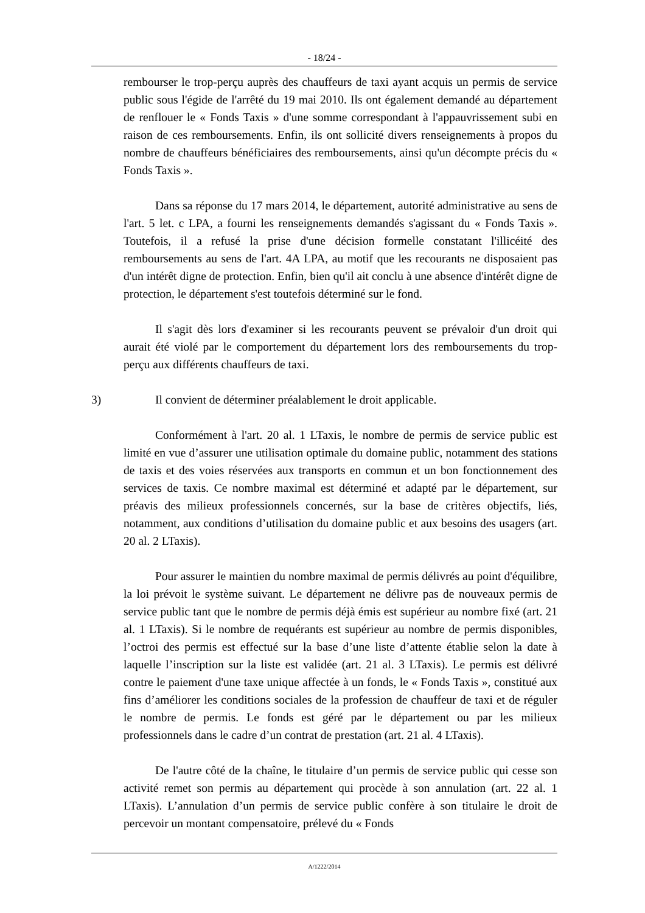- 18/24 -
rembourser le trop-perçu auprès des chauffeurs de taxi ayant acquis un permis de service public sous l'égide de l'arrêté du 19 mai 2010. Ils ont également demandé au département de renflouer le « Fonds Taxis » d'une somme correspondant à l'appauvrissement subi en raison de ces remboursements. Enfin, ils ont sollicité divers renseignements à propos du nombre de chauffeurs bénéficiaires des remboursements, ainsi qu'un décompte précis du « Fonds Taxis ».
Dans sa réponse du 17 mars 2014, le département, autorité administrative au sens de l'art. 5 let. c LPA, a fourni les renseignements demandés s'agissant du « Fonds Taxis ». Toutefois, il a refusé la prise d'une décision formelle constatant l'illicéité des remboursements au sens de l'art. 4A LPA, au motif que les recourants ne disposaient pas d'un intérêt digne de protection. Enfin, bien qu'il ait conclu à une absence d'intérêt digne de protection, le département s'est toutefois déterminé sur le fond.
Il s'agit dès lors d'examiner si les recourants peuvent se prévaloir d'un droit qui aurait été violé par le comportement du département lors des remboursements du trop-perçu aux différents chauffeurs de taxi.
3) Il convient de déterminer préalablement le droit applicable.
Conformément à l'art. 20 al. 1 LTaxis, le nombre de permis de service public est limité en vue d’assurer une utilisation optimale du domaine public, notamment des stations de taxis et des voies réservées aux transports en commun et un bon fonctionnement des services de taxis. Ce nombre maximal est déterminé et adapté par le département, sur préavis des milieux professionnels concernés, sur la base de critères objectifs, liés, notamment, aux conditions d’utilisation du domaine public et aux besoins des usagers (art. 20 al. 2 LTaxis).
Pour assurer le maintien du nombre maximal de permis délivrés au point d'équilibre, la loi prévoit le système suivant. Le département ne délivre pas de nouveaux permis de service public tant que le nombre de permis déjà émis est supérieur au nombre fixé (art. 21 al. 1 LTaxis). Si le nombre de requérants est supérieur au nombre de permis disponibles, l’octroi des permis est effectué sur la base d’une liste d’attente établie selon la date à laquelle l’inscription sur la liste est validée (art. 21 al. 3 LTaxis). Le permis est délivré contre le paiement d'une taxe unique affectée à un fonds, le « Fonds Taxis », constitué aux fins d’améliorer les conditions sociales de la profession de chauffeur de taxi et de réguler le nombre de permis. Le fonds est géré par le département ou par les milieux professionnels dans le cadre d’un contrat de prestation (art. 21 al. 4 LTaxis).
De l'autre côté de la chaîne, le titulaire d’un permis de service public qui cesse son activité remet son permis au département qui procède à son annulation (art. 22 al. 1 LTaxis). L’annulation d’un permis de service public confère à son titulaire le droit de percevoir un montant compensatoire, prélevé du « Fonds
A/1222/2014